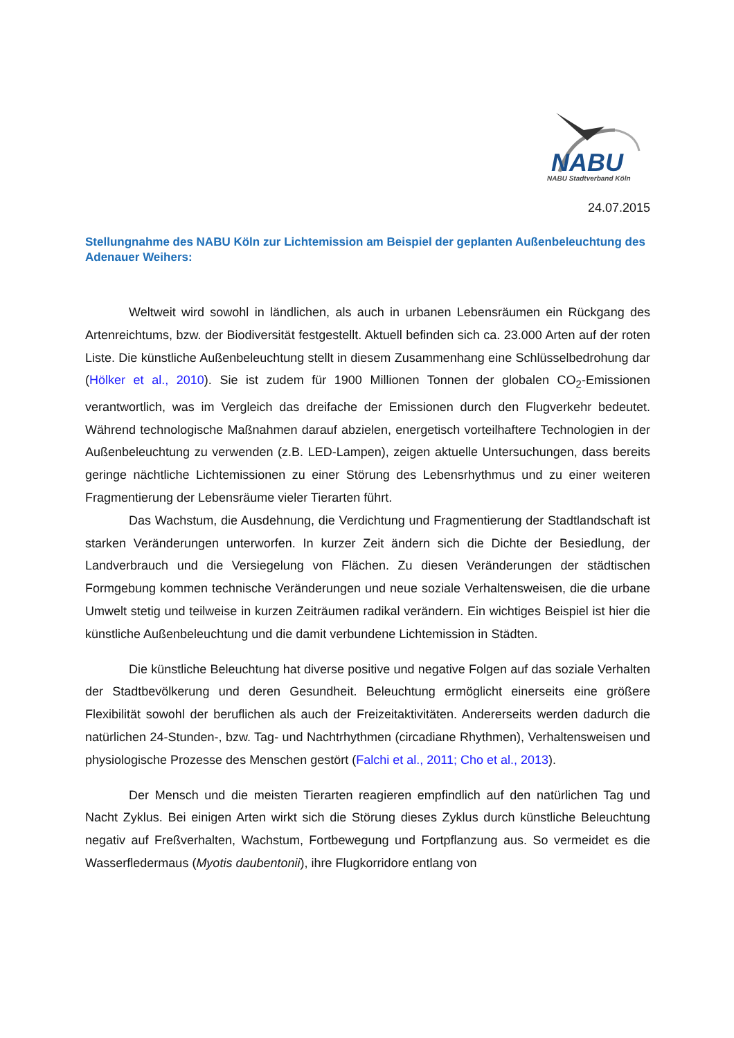NABU
NABU Stadtverband Köln
24.07.2015
Stellungnahme des NABU Köln zur Lichtemission am Beispiel der geplanten Außenbeleuchtung des Adenauer Weihers:
Weltweit wird sowohl in ländlichen, als auch in urbanen Lebensräumen ein Rückgang des Artenreichtums, bzw. der Biodiversität festgestellt. Aktuell befinden sich ca. 23.000 Arten auf der roten Liste. Die künstliche Außenbeleuchtung stellt in diesem Zusammenhang eine Schlüsselbedrohung dar (Hölker et al., 2010). Sie ist zudem für 1900 Millionen Tonnen der globalen CO<sub>2</sub>-Emissionen verantwortlich, was im Vergleich das dreifache der Emissionen durch den Flugverkehr bedeutet. Während technologische Maßnahmen darauf abzielen, energetisch vorteilhaftere Technologien in der Außenbeleuchtung zu verwenden (z.B. LED-Lampen), zeigen aktuelle Untersuchungen, dass bereits geringe nächtliche Lichtemissionen zu einer Störung des Lebensrhythmus und zu einer weiteren Fragmentierung der Lebensräume vieler Tierarten führt.
Das Wachstum, die Ausdehnung, die Verdichtung und Fragmentierung der Stadtlandschaft ist starken Veränderungen unterworfen. In kurzer Zeit ändern sich die Dichte der Besiedlung, der Landverbrauch und die Versiegelung von Flächen. Zu diesen Veränderungen der städtischen Formgebung kommen technische Veränderungen und neue soziale Verhaltensweisen, die die urbane Umwelt stetig und teilweise in kurzen Zeiträumen radikal verändern. Ein wichtiges Beispiel ist hier die künstliche Außenbeleuchtung und die damit verbundene Lichtemission in Städten.
Die künstliche Beleuchtung hat diverse positive und negative Folgen auf das soziale Verhalten der Stadtbevölkerung und deren Gesundheit. Beleuchtung ermöglicht einerseits eine größere Flexibilität sowohl der beruflichen als auch der Freizeitaktivitäten. Andererseits werden dadurch die natürlichen 24-Stunden-, bzw. Tag- und Nachtrhythmen (circadiane Rhythmen), Verhaltensweisen und physiologische Prozesse des Menschen gestört (Falchi et al., 2011; Cho et al., 2013).
Der Mensch und die meisten Tierarten reagieren empfindlich auf den natürlichen Tag und Nacht Zyklus. Bei einigen Arten wirkt sich die Störung dieses Zyklus durch künstliche Beleuchtung negativ auf Freßverhalten, Wachstum, Fortbewegung und Fortpflanzung aus. So vermeidet es die Wasserfledermaus (Myotis daubentonii), ihre Flugkorridore entlang von